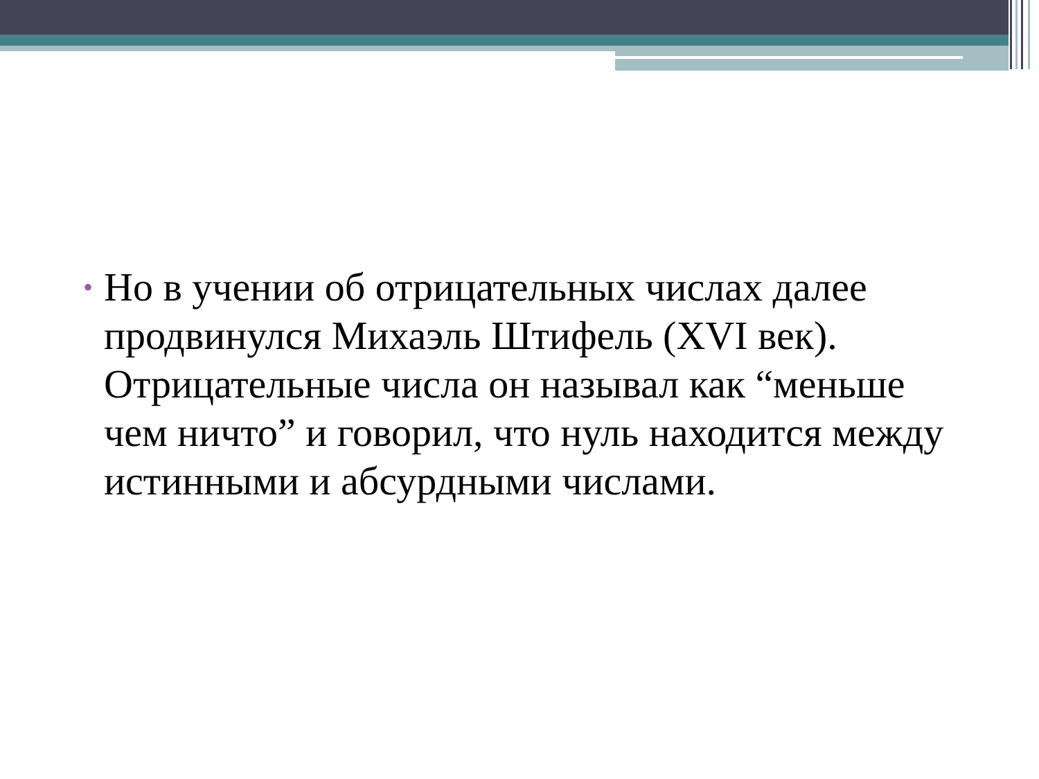•
Но в учении об отрицательных числах далее продвинулся Михаэль Штифель (XVI век). Отрицательные числа он называл как “меньше чем ничто” и говорил, что нуль находится между истинными и абсурдными числами.